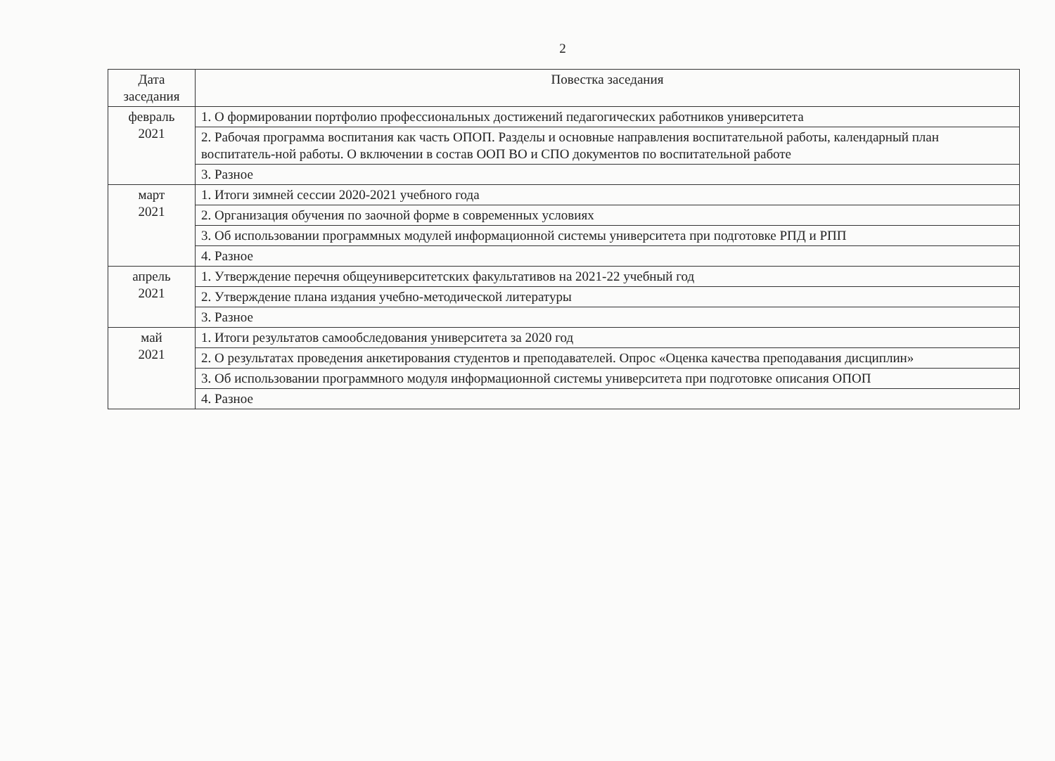2
| Дата заседания | Повестка заседания |
| --- | --- |
| февраль 2021 | 1. О формировании портфолио профессиональных достижений педагогических работников университета |
| | 2. Рабочая программа воспитания как часть ОПОП. Разделы и основные направления воспитательной работы, календарный план воспитатель-ной работы. О включении в состав ООП ВО и СПО документов по воспитательной работе |
| | 3. Разное |
| март 2021 | 1. Итоги зимней сессии 2020-2021 учебного года |
| | 2. Организация обучения по заочной форме в современных условиях |
| | 3. Об использовании программных модулей информационной системы университета при подготовке РПД и РПП |
| | 4. Разное |
| апрель 2021 | 1. Утверждение перечня общеуниверситетских факультативов на 2021-22 учебный год |
| | 2. Утверждение плана издания учебно-методической литературы |
| | 3. Разное |
| май 2021 | 1. Итоги результатов самообследования университета за 2020 год |
| | 2. О результатах проведения анкетирования студентов и преподавателей. Опрос «Оценка качества преподавания дисциплин» |
| | 3. Об использовании программного модуля информационной системы университета при подготовке описания ОПОП |
| | 4. Разное |